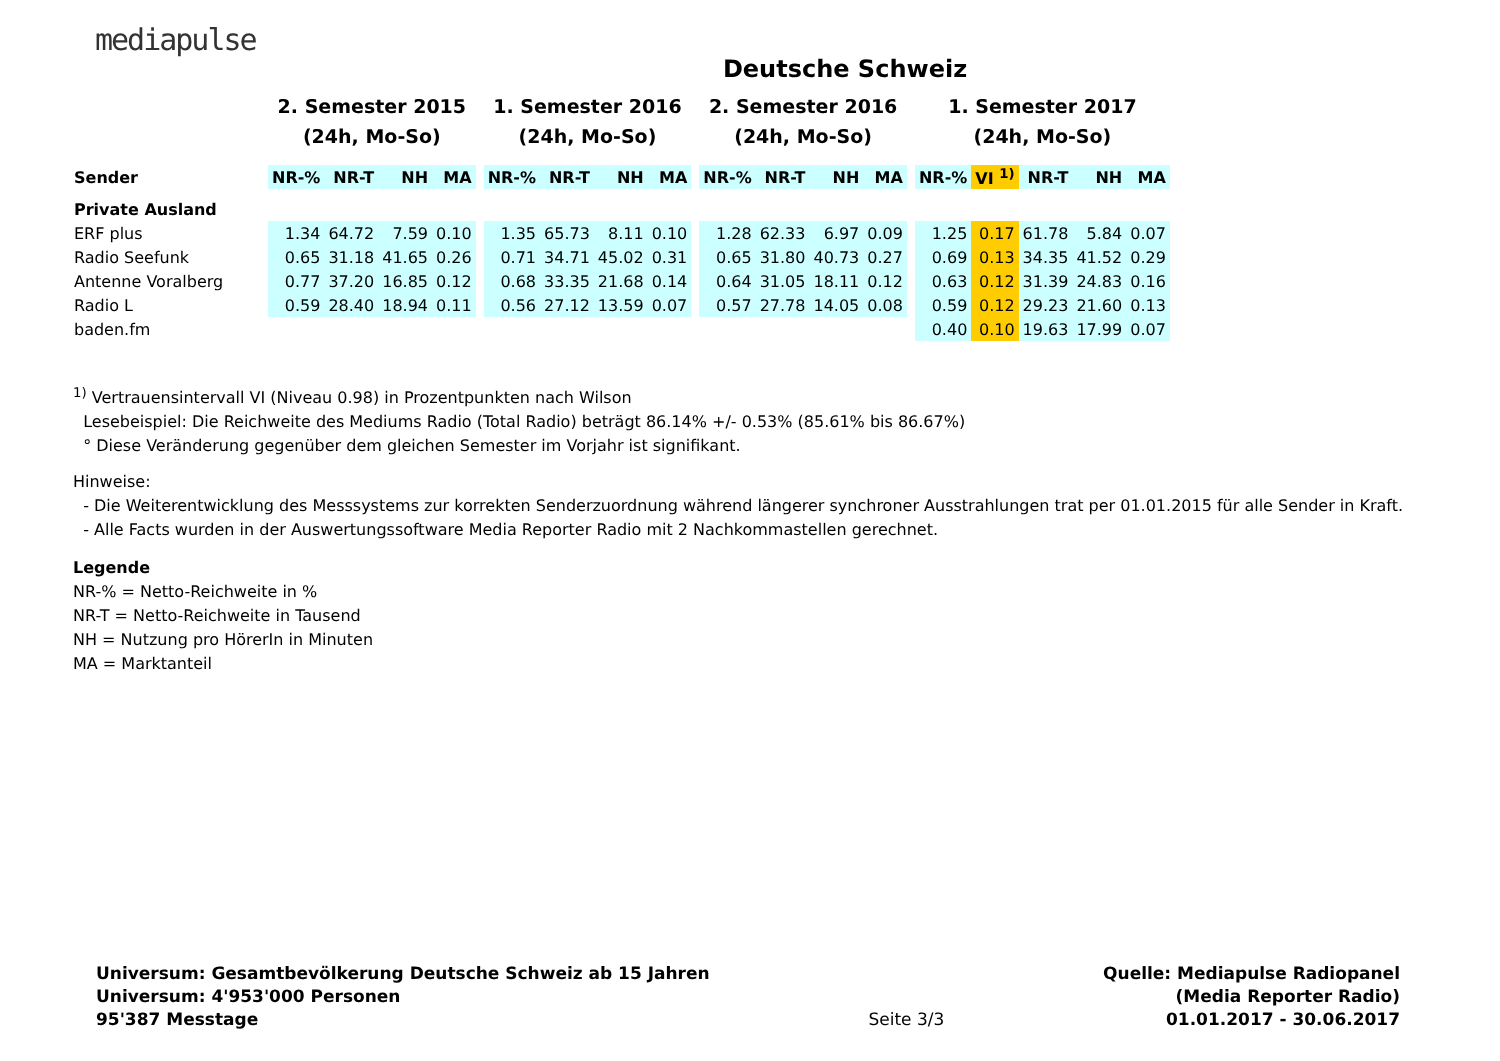mediapulse
Deutsche Schweiz
| | 2. Semester 2015 | | | | | 1. Semester 2016 | | | | | 2. Semester 2016 | | | | | 1. Semester 2017 | | | | |
| --- | --- | --- | --- | --- | --- | --- | --- | --- | --- | --- | --- | --- | --- | --- | --- | --- | --- | --- | --- | --- |
| | (24h, Mo-So) | | | | | (24h, Mo-So) | | | | | (24h, Mo-So) | | | | | (24h, Mo-So) | | | | |
| Sender | NR-% | NR-T | NH | MA | | NR-% | NR-T | NH | MA | | NR-% | NR-T | NH | MA | | NR-% | VI <sup>1)</sup> | NR-T | NH | MA |
| Private Ausland | | | | | | | | | | | | | | | | | | | | |
| ERF plus | 1.34 | 64.72 | 7.59 | 0.10 | | 1.35 | 65.73 | 8.11 | 0.10 | | 1.28 | 62.33 | 6.97 | 0.09 | | 1.25 | 0.17 | 61.78 | 5.84 | 0.07 |
| Radio Seefunk | 0.65 | 31.18 | 41.65 | 0.26 | | 0.71 | 34.71 | 45.02 | 0.31 | | 0.65 | 31.80 | 40.73 | 0.27 | | 0.69 | 0.13 | 34.35 | 41.52 | 0.29 |
| Antenne Voralberg | 0.77 | 37.20 | 16.85 | 0.12 | | 0.68 | 33.35 | 21.68 | 0.14 | | 0.64 | 31.05 | 18.11 | 0.12 | | 0.63 | 0.12 | 31.39 | 24.83 | 0.16 |
| Radio L | 0.59 | 28.40 | 18.94 | 0.11 | | 0.56 | 27.12 | 13.59 | 0.07 | | 0.57 | 27.78 | 14.05 | 0.08 | | 0.59 | 0.12 | 29.23 | 21.60 | 0.13 |
| baden.fm | | | | | | | | | | | | | | | | 0.40 | 0.10 | 19.63 | 17.99 | 0.07 |
<sup>1)</sup> Vertrauensintervall VI (Niveau 0.98) in Prozentpunkten nach Wilson
Lesebeispiel: Die Reichweite des Mediums Radio (Total Radio) beträgt 86.14% +/- 0.53% (85.61% bis 86.67%)
° Diese Veränderung gegenüber dem gleichen Semester im Vorjahr ist signifikant.
Hinweise:
- Die Weiterentwicklung des Messsystems zur korrekten Senderzuordnung während längerer synchroner Ausstrahlungen trat per 01.01.2015 für alle Sender in Kraft.
- Alle Facts wurden in der Auswertungssoftware Media Reporter Radio mit 2 Nachkommastellen gerechnet.
Legende
NR-% = Netto-Reichweite in %
NR-T = Netto-Reichweite in Tausend
NH = Nutzung pro HörerIn in Minuten
MA = Marktanteil
Universum: Gesamtbevölkerung Deutsche Schweiz ab 15 Jahren
Universum: 4'953'000 Personen
95'387 Messtage
Seite 3/3 Quelle: Mediapulse Radiopanel
(Media Reporter Radio)
01.01.2017 - 30.06.2017